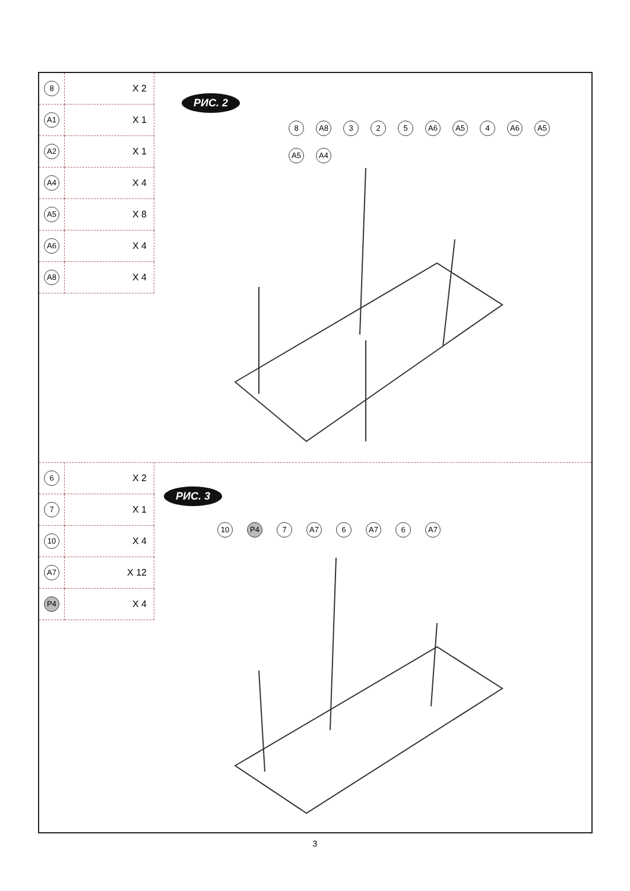| 8 | X 2 |
| A1 | X 1 |
| A2 | X 1 |
| A4 | X 4 |
| A5 | X 8 |
| A6 | X 4 |
| A8 | X 4 |
РИС. 2
8 A8 3 2 5 A6 A5 4 A6 A5 A5 A4
| 6 | X 2 |
| 7 | X 1 |
| 10 | X 4 |
| A7 | X 12 |
| P4 | X 4 |
РИС. 3
10 P4 7 A7 6 A7 6 A7
3